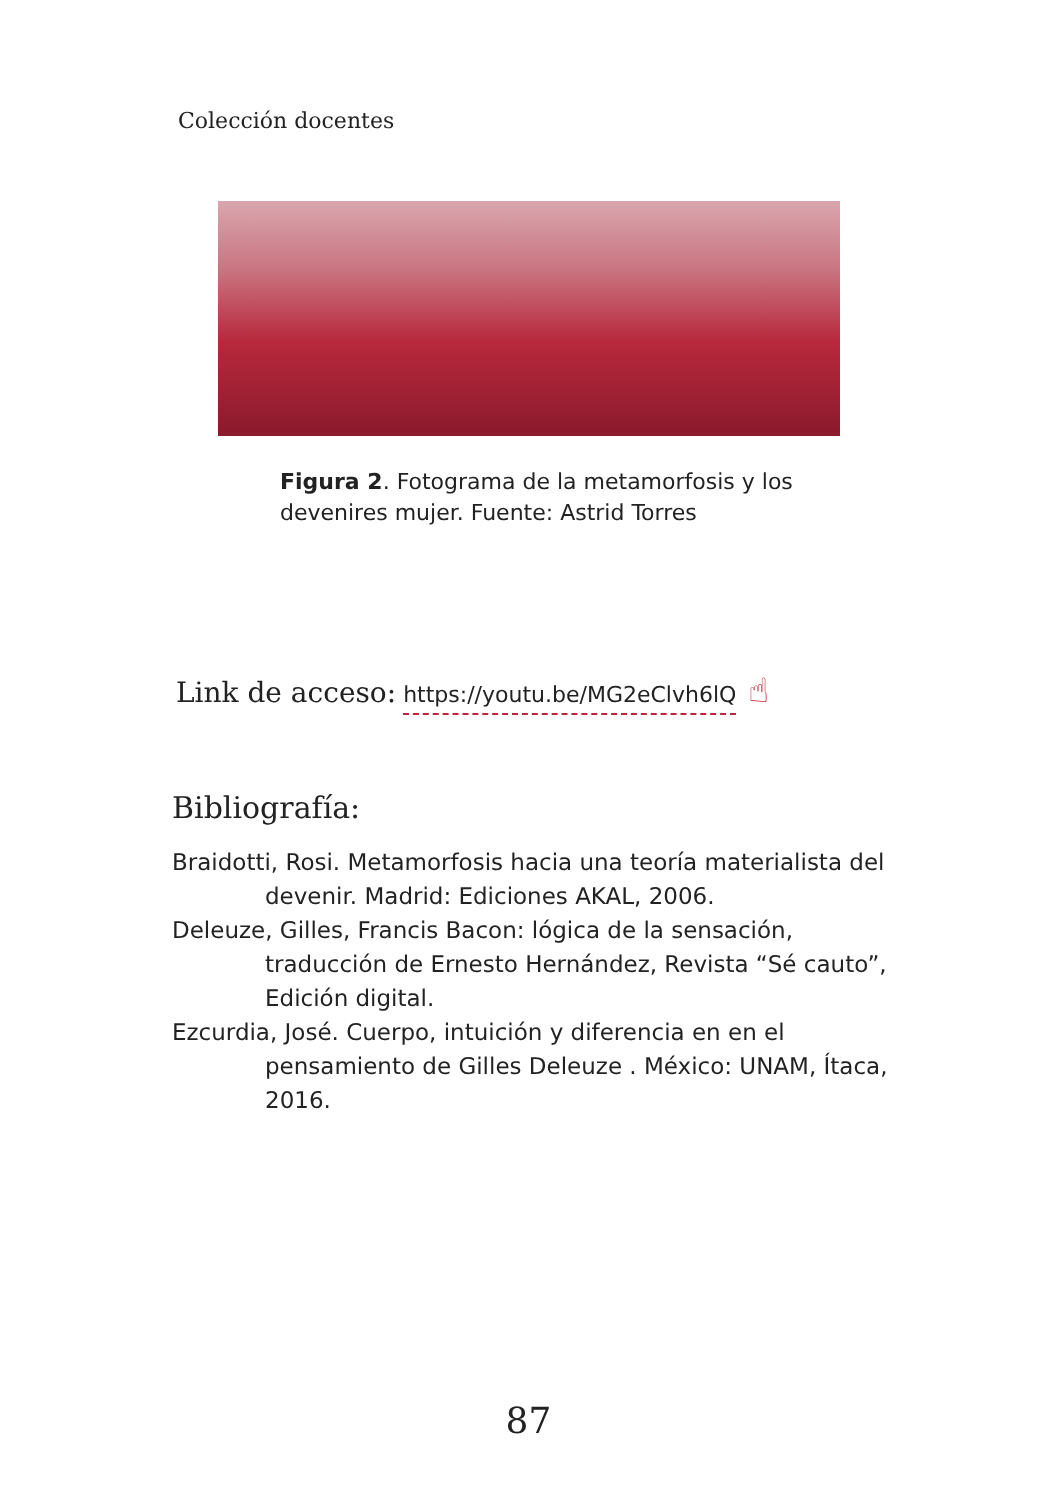Colección docentes
Figura 2. Fotograma de la metamorfosis y los devenires mujer. Fuente: Astrid Torres
Link de acceso: https://youtu.be/MG2eClvh6lQ ☝
Bibliografía:
Braidotti, Rosi. Metamorfosis hacia una teoría materialista del devenir. Madrid: Ediciones AKAL, 2006.
Deleuze, Gilles, Francis Bacon: lógica de la sensación, traducción de Ernesto Hernández, Revista “Sé cauto”, Edición digital.
Ezcurdia, José. Cuerpo, intuición y diferencia en en el pensamiento de Gilles Deleuze . México: UNAM, Ítaca, 2016.
87